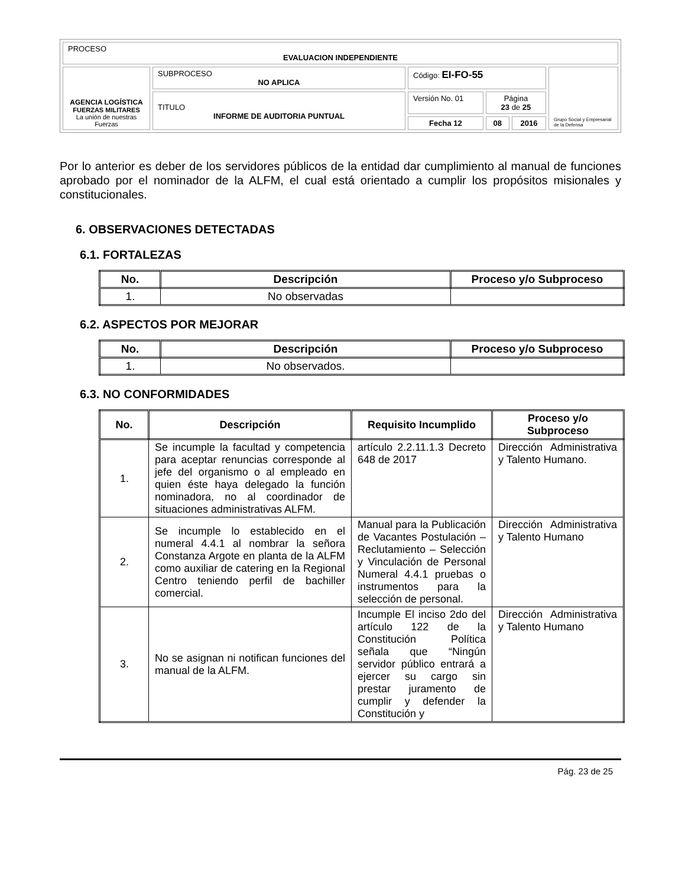| PROCESO EVALUACION INDEPENDIENTE | | | | | |
| AGENCIA LOGÍSTICA FUERZAS MILITARES La unión de nuestras Fuerzas | SUBPROCESO NO APLICA | Código: EI-FO-55 | | | Grupo Social y Empresarial de la Defensa |
| | TITULO INFORME DE AUDITORIA PUNTUAL | Versión No. 01 | Página 23 de 25 | | |
| | | Fecha 12 | 08 | 2016 | |
Por lo anterior es deber de los servidores públicos de la entidad dar cumplimiento al manual de funciones aprobado por el nominador de la ALFM, el cual está orientado a cumplir los propósitos misionales y constitucionales.
6. OBSERVACIONES DETECTADAS
6.1. FORTALEZAS
| No. | Descripción | Proceso y/o Subproceso |
| --- | --- | --- |
| 1. | No observadas | |
6.2. ASPECTOS POR MEJORAR
| No. | Descripción | Proceso y/o Subproceso |
| --- | --- | --- |
| 1. | No observados. | |
6.3. NO CONFORMIDADES
| No. | Descripción | Requisito Incumplido | Proceso y/o Subproceso |
| --- | --- | --- | --- |
| 1. | Se incumple la facultad y competencia para aceptar renuncias corresponde al jefe del organismo o al empleado en quien éste haya delegado la función nominadora, no al coordinador de situaciones administrativas ALFM. | artículo 2.2.11.1.3 Decreto 648 de 2017 | Dirección Administrativa y Talento Humano. |
| 2. | Se incumple lo establecido en el numeral 4.4.1 al nombrar la señora Constanza Argote en planta de la ALFM como auxiliar de catering en la Regional Centro teniendo perfil de bachiller comercial. | Manual para la Publicación de Vacantes Postulación – Reclutamiento – Selección y Vinculación de Personal Numeral 4.4.1 pruebas o instrumentos para la selección de personal. | Dirección Administrativa y Talento Humano |
| 3. | No se asignan ni notifican funciones del manual de la ALFM. | Incumple El inciso 2do del artículo 122 de la Constitución Política señala que “Ningún servidor público entrará a ejercer su cargo sin prestar juramento de cumplir y defender la Constitución y | Dirección Administrativa y Talento Humano |
Pág. 23 de 25